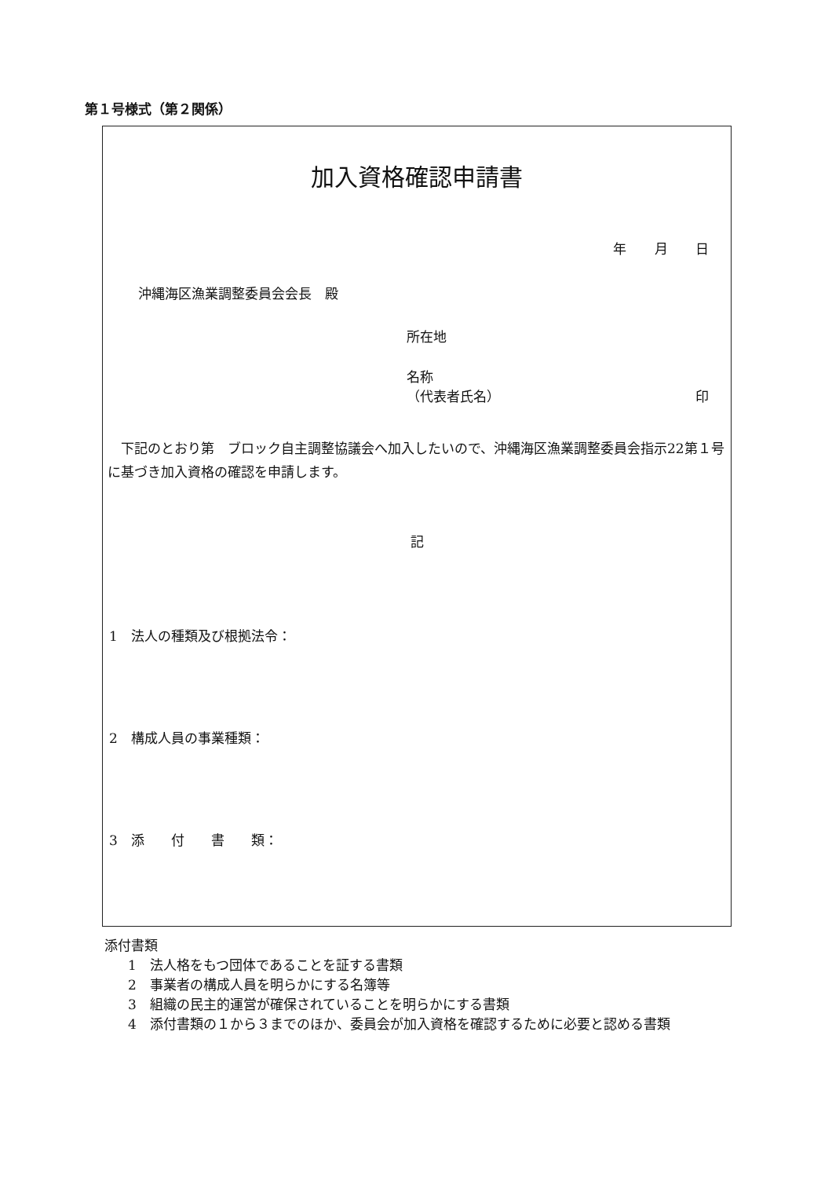第１号様式（第２関係）
加入資格確認申請書
年 月 日
沖縄海区漁業調整委員会会長　殿
所在地
名称
（代表者氏名） 印
下記のとおり第　ブロック自主調整協議会へ加入したいので、沖縄海区漁業調整委員会指示22第１号に基づき加入資格の確認を申請します。
記
1　法人の種類及び根拠法令：
2　構成人員の事業種類：
3　添　　付　　書　　類：
添付書類
1　法人格をもつ団体であることを証する書類
2　事業者の構成人員を明らかにする名簿等
3　組織の民主的運営が確保されていることを明らかにする書類
4　添付書類の１から３までのほか、委員会が加入資格を確認するために必要と認める書類